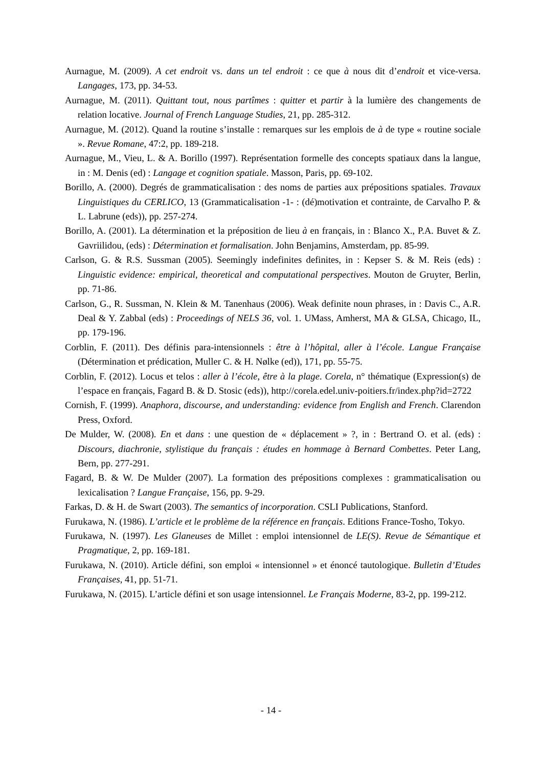Aurnague, M. (2009). A cet endroit vs. dans un tel endroit : ce que à nous dit d’endroit et vice-versa. Langages, 173, pp. 34-53.
Aurnague, M. (2011). Quittant tout, nous partîmes : quitter et partir à la lumière des changements de relation locative. Journal of French Language Studies, 21, pp. 285-312.
Aurnague, M. (2012). Quand la routine s’installe : remarques sur les emplois de à de type « routine sociale ». Revue Romane, 47:2, pp. 189-218.
Aurnague, M., Vieu, L. & A. Borillo (1997). Représentation formelle des concepts spatiaux dans la langue, in : M. Denis (ed) : Langage et cognition spatiale. Masson, Paris, pp. 69-102.
Borillo, A. (2000). Degrés de grammaticalisation : des noms de parties aux prépositions spatiales. Travaux Linguistiques du CERLICO, 13 (Grammaticalisation -1- : (dé)motivation et contrainte, de Carvalho P. & L. Labrune (eds)), pp. 257-274.
Borillo, A. (2001). La détermination et la préposition de lieu à en français, in : Blanco X., P.A. Buvet & Z. Gavriilidou, (eds) : Détermination et formalisation. John Benjamins, Amsterdam, pp. 85-99.
Carlson, G. & R.S. Sussman (2005). Seemingly indefinites definites, in : Kepser S. & M. Reis (eds) : Linguistic evidence: empirical, theoretical and computational perspectives. Mouton de Gruyter, Berlin, pp. 71-86.
Carlson, G., R. Sussman, N. Klein & M. Tanenhaus (2006). Weak definite noun phrases, in : Davis C., A.R. Deal & Y. Zabbal (eds) : Proceedings of NELS 36, vol. 1. UMass, Amherst, MA & GLSA, Chicago, IL, pp. 179-196.
Corblin, F. (2011). Des définis para-intensionnels : être à l’hôpital, aller à l’école. Langue Française (Détermination et prédication, Muller C. & H. Nølke (ed)), 171, pp. 55-75.
Corblin, F. (2012). Locus et telos : aller à l’école, être à la plage. Corela, n° thématique (Expression(s) de l’espace en français, Fagard B. & D. Stosic (eds)), http://corela.edel.univ-poitiers.fr/index.php?id=2722
Cornish, F. (1999). Anaphora, discourse, and understanding: evidence from English and French. Clarendon Press, Oxford.
De Mulder, W. (2008). En et dans : une question de « déplacement » ?, in : Bertrand O. et al. (eds) : Discours, diachronie, stylistique du français : études en hommage à Bernard Combettes. Peter Lang, Bern, pp. 277-291.
Fagard, B. & W. De Mulder (2007). La formation des prépositions complexes : grammaticalisation ou lexicalisation ? Langue Française, 156, pp. 9-29.
Farkas, D. & H. de Swart (2003). The semantics of incorporation. CSLI Publications, Stanford.
Furukawa, N. (1986). L’article et le problème de la référence en français. Editions France-Tosho, Tokyo.
Furukawa, N. (1997). Les Glaneuses de Millet : emploi intensionnel de LE(S). Revue de Sémantique et Pragmatique, 2, pp. 169-181.
Furukawa, N. (2010). Article défini, son emploi « intensionnel » et énoncé tautologique. Bulletin d’Etudes Françaises, 41, pp. 51-71.
Furukawa, N. (2015). L’article défini et son usage intensionnel. Le Français Moderne, 83-2, pp. 199-212.
- 14 -